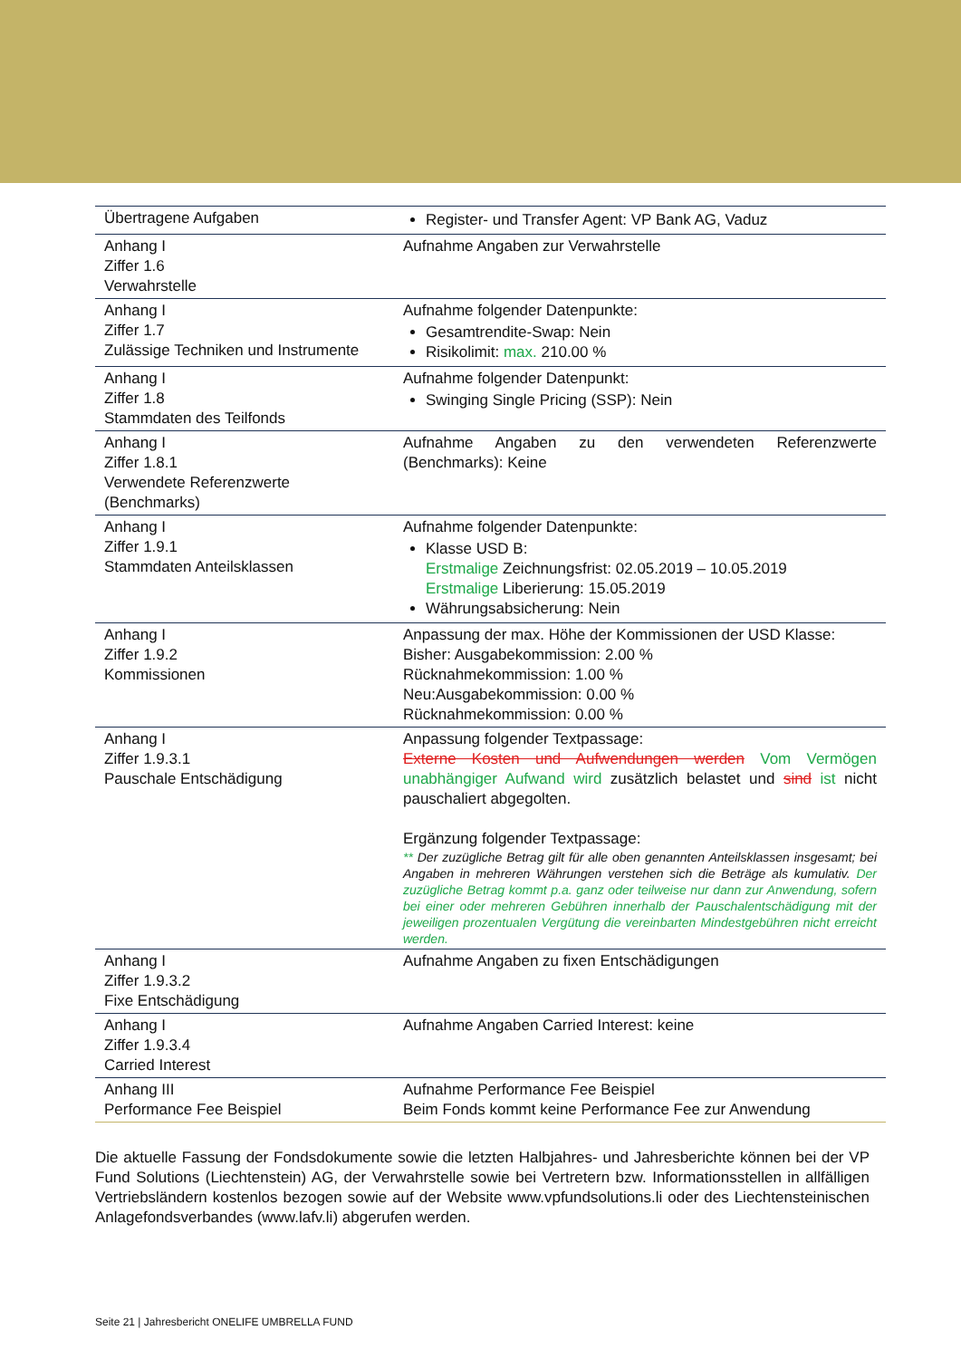| Übertragene Aufgaben | Register- und Transfer Agent: VP Bank AG, Vaduz |
| Anhang I Ziffer 1.6 Verwahrstelle | Aufnahme Angaben zur Verwahrstelle |
| Anhang I Ziffer 1.7 Zulässige Techniken und Instrumente | Aufnahme folgender Datenpunkte: Gesamtrendite-Swap: Nein Risikolimit: max. 210.00 % |
| Anhang I Ziffer 1.8 Stammdaten des Teilfonds | Aufnahme folgender Datenpunkt: Swinging Single Pricing (SSP): Nein |
| Anhang I Ziffer 1.8.1 Verwendete Referenzwerte (Benchmarks) | Aufnahme Angaben zu den verwendeten Referenzwerte (Benchmarks): Keine |
| Anhang I Ziffer 1.9.1 Stammdaten Anteilsklassen | Aufnahme folgender Datenpunkte: Klasse USD B: Erstmalige Zeichnungsfrist: 02.05.2019 – 10.05.2019 Erstmalige Liberierung: 15.05.2019 Währungsabsicherung: Nein |
| Anhang I Ziffer 1.9.2 Kommissionen | Anpassung der max. Höhe der Kommissionen der USD Klasse: Bisher: Ausgabekommission: 2.00 % Rücknahmekommission: 1.00 % Neu:Ausgabekommission: 0.00 % Rücknahmekommission: 0.00 % |
| Anhang I Ziffer 1.9.3.1 Pauschale Entschädigung | Anpassung folgender Textpassage: Externe Kosten und Aufwendungen werden Vom Vermögen unabhängiger Aufwand wird zusätzlich belastet und sind ist nicht pauschaliert abgegolten. Ergänzung folgender Textpassage: ** Der zuzügliche Betrag gilt für alle oben genannten Anteilsklassen insgesamt; bei Angaben in mehreren Währungen verstehen sich die Beträge als kumulativ. Der zuzügliche Betrag kommt p.a. ganz oder teilweise nur dann zur Anwendung, sofern bei einer oder mehreren Gebühren innerhalb der Pauschalentschädigung mit der jeweiligen prozentualen Vergütung die vereinbarten Mindestgebühren nicht erreicht werden. |
| Anhang I Ziffer 1.9.3.2 Fixe Entschädigung | Aufnahme Angaben zu fixen Entschädigungen |
| Anhang I Ziffer 1.9.3.4 Carried Interest | Aufnahme Angaben Carried Interest: keine |
| Anhang III Performance Fee Beispiel | Aufnahme Performance Fee Beispiel Beim Fonds kommt keine Performance Fee zur Anwendung |
Die aktuelle Fassung der Fondsdokumente sowie die letzten Halbjahres- und Jahresberichte können bei der VP Fund Solutions (Liechtenstein) AG, der Verwahrstelle sowie bei Vertretern bzw. Informationsstellen in allfälligen Vertriebsländern kostenlos bezogen sowie auf der Website www.vpfundsolutions.li oder des Liechtensteinischen Anlagefondsverbandes (www.lafv.li) abgerufen werden.
Seite 21 | Jahresbericht ONELIFE UMBRELLA FUND